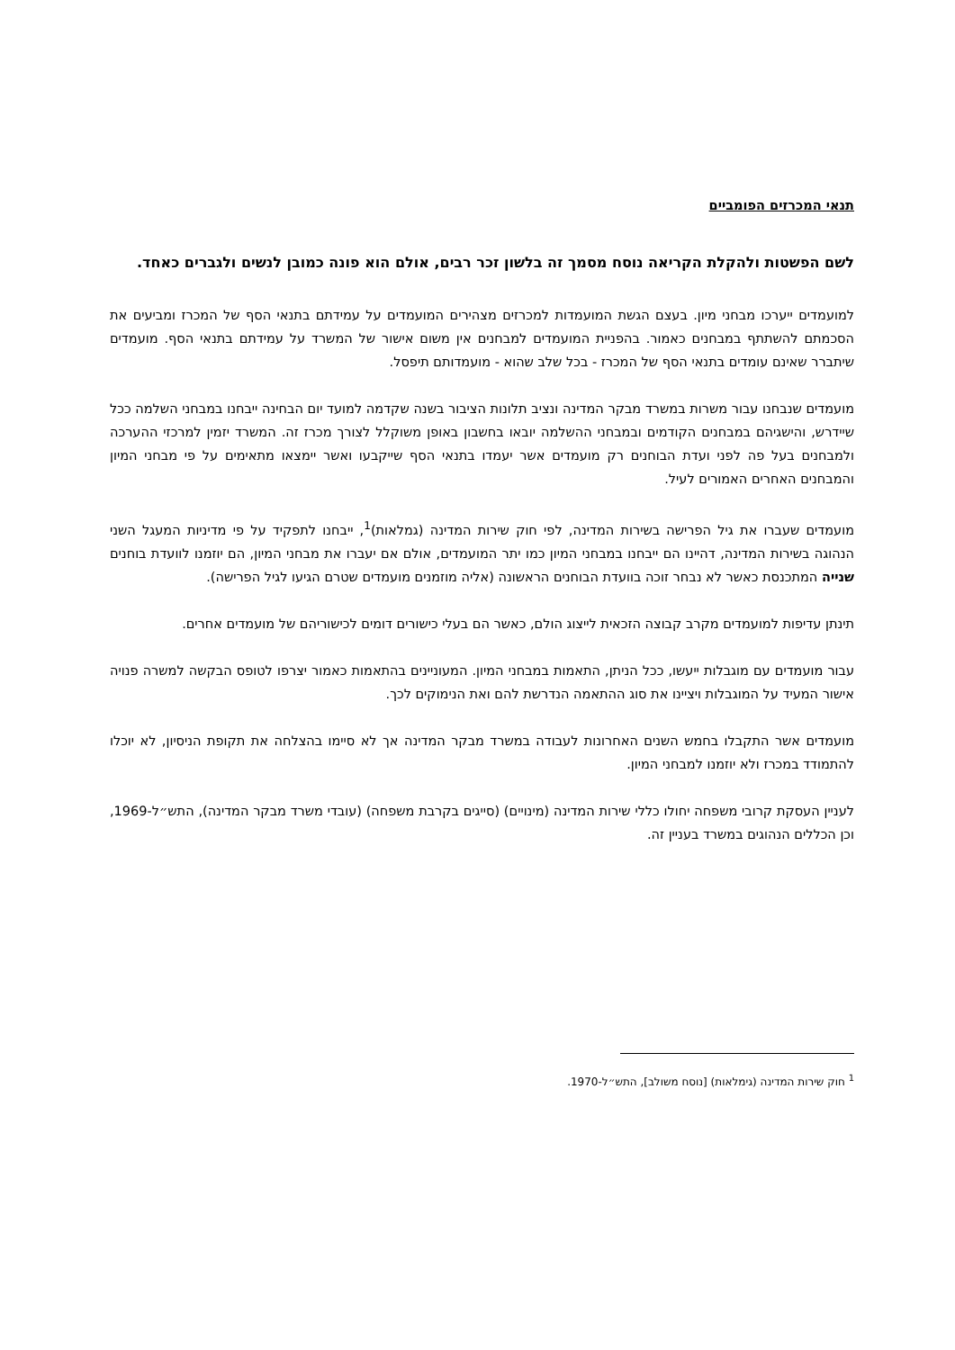תנאי המכרזים הפומביים
לשם הפשטות ולהקלת הקריאה נוסח מסמך זה בלשון זכר רבים, אולם הוא פונה כמובן לנשים ולגברים כאחד.
למועמדים ייערכו מבחני מיון. בעצם הגשת המועמדות למכרזים מצהירים המועמדים על עמידתם בתנאי הסף של המכרז ומביעים את הסכמתם להשתתף במבחנים כאמור. בהפניית המועמדים למבחנים אין משום אישור של המשרד על עמידתם בתנאי הסף. מועמדים שיתברר שאינם עומדים בתנאי הסף של המכרז - בכל שלב שהוא - מועמדותם תיפסל.
מועמדים שנבחנו עבור משרות במשרד מבקר המדינה ונציב תלונות הציבור בשנה שקדמה למועד יום הבחינה ייבחנו במבחני השלמה ככל שיידרש, והישגיהם במבחנים הקודמים ובמבחני ההשלמה יובאו בחשבון באופן משוקלל לצורך מכרז זה. המשרד יזמין למרכזי ההערכה ולמבחנים בעל פה לפני ועדת הבוחנים רק מועמדים אשר יעמדו בתנאי הסף שייקבעו ואשר יימצאו מתאימים על פי מבחני המיון והמבחנים האחרים האמורים לעיל.
מועמדים שעברו את גיל הפרישה בשירות המדינה, לפי חוק שירות המדינה (גמלאות)<sup>1</sup>, ייבחנו לתפקיד על פי מדיניות המעגל השני הנהוגה בשירות המדינה, דהיינו הם ייבחנו במבחני המיון כמו יתר המועמדים, אולם אם יעברו את מבחני המיון, הם יוזמנו לוועדת בוחנים שנייה המתכנסת כאשר לא נבחר זוכה בוועדת הבוחנים הראשונה (אליה מוזמנים מועמדים שטרם הגיעו לגיל הפרישה).
תינתן עדיפות למועמדים מקרב קבוצה הזכאית לייצוג הולם, כאשר הם בעלי כישורים דומים לכישוריהם של מועמדים אחרים.
עבור מועמדים עם מוגבלות ייעשו, ככל הניתן, התאמות במבחני המיון. המעוניינים בהתאמות כאמור יצרפו לטופס הבקשה למשרה פנויה אישור המעיד על המוגבלות ויציינו את סוג ההתאמה הנדרשת להם ואת הנימוקים לכך.
מועמדים אשר התקבלו בחמש השנים האחרונות לעבודה במשרד מבקר המדינה אך לא סיימו בהצלחה את תקופת הניסיון, לא יוכלו להתמודד במכרז ולא יוזמנו למבחני המיון.
לעניין העסקת קרובי משפחה יחולו כללי שירות המדינה (מינויים) (סייגים בקרבת משפחה) (עובדי משרד מבקר המדינה), התש״ל-1969, וכן הכללים הנהוגים במשרד בעניין זה.
<sup>1</sup> חוק שירות המדינה (גימלאות) [נוסח משולב], התש״ל-1970.